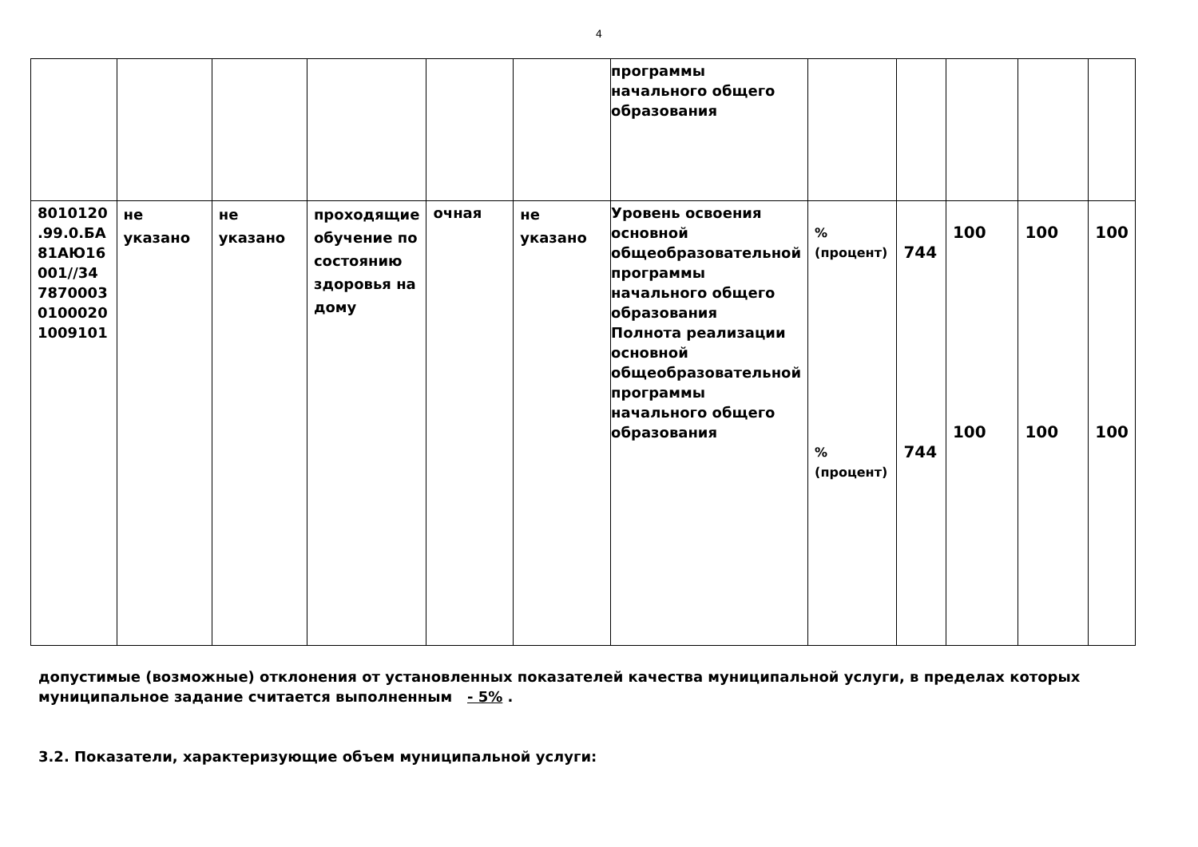4
| | | | | | | программы начального общего образования | | | | | |
| 8010120 .99.0.БА 81АЮ16 001//34 7870003 0100020 1009101 | не указано | не указано | проходящие обучение по состоянию здоровья на дому | очная | не указано | Уровень освоения основной общеобразовательной программы начального общего образования Полнота реализации основной общеобразовательной программы начального общего образования | % (процент) % (процент) | 744 744 | 100 100 | 100 100 | 100 100 |
допустимые (возможные) отклонения от установленных показателей качества муниципальной услуги, в пределах которых муниципальное задание считается выполненным - 5% .
3.2. Показатели, характеризующие объем муниципальной услуги: